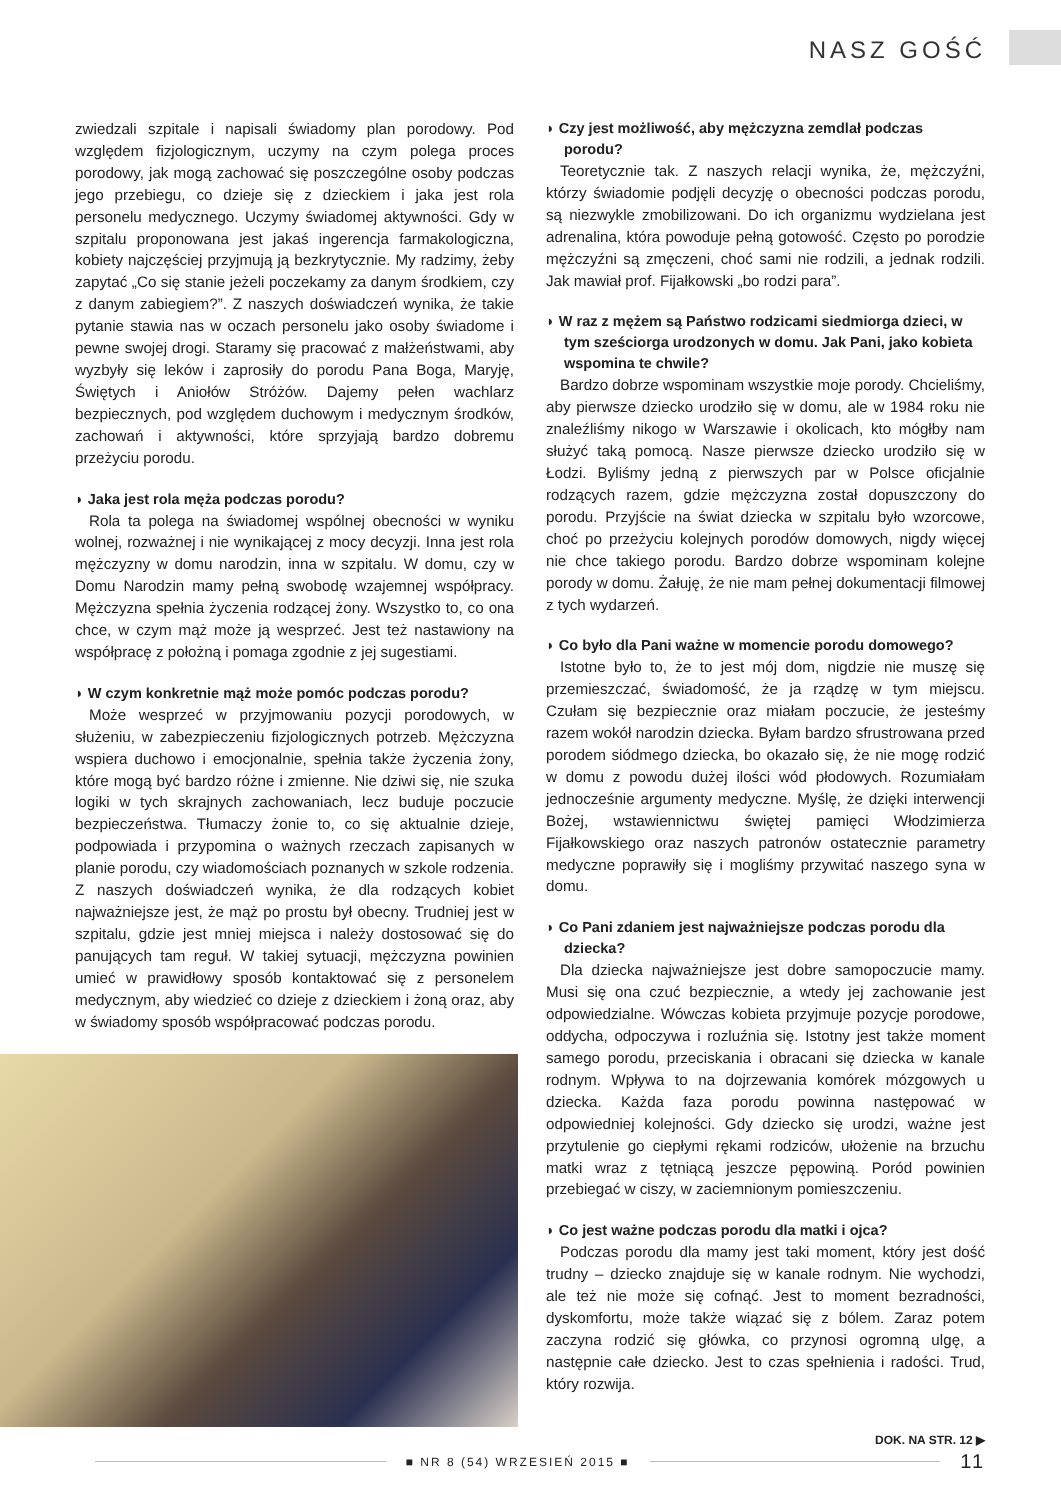NASZ GOŚĆ
zwiedzali szpitale i napisali świadomy plan porodowy. Pod względem fizjologicznym, uczymy na czym polega proces porodowy, jak mogą zachować się poszczególne osoby podczas jego przebiegu, co dzieje się z dzieckiem i jaka jest rola personelu medycznego. Uczymy świadomej aktywności. Gdy w szpitalu proponowana jest jakaś ingerencja farmakologiczna, kobiety najczęściej przyjmują ją bezkrytycznie. My radzimy, żeby zapytać „Co się stanie jeżeli poczekamy za danym środkiem, czy z danym zabiegiem?”. Z naszych doświadczeń wynika, że takie pytanie stawia nas w oczach personelu jako osoby świadome i pewne swojej drogi. Staramy się pracować z małżeństwami, aby wyzbyły się leków i zaprosiły do porodu Pana Boga, Maryję, Świętych i Aniołów Stróżów. Dajemy pełen wachlarz bezpiecznych, pod względem duchowym i medycznym środków, zachowań i aktywności, które sprzyjają bardzo dobremu przeżyciu porodu.
◗ Jaka jest rola męża podczas porodu?
Rola ta polega na świadomej wspólnej obecności w wyniku wolnej, rozważnej i nie wynikającej z mocy decyzji. Inna jest rola mężczyzny w domu narodzin, inna w szpitalu. W domu, czy w Domu Narodzin mamy pełną swobodę wzajemnej współpracy. Mężczyzna spełnia życzenia rodzącej żony. Wszystko to, co ona chce, w czym mąż może ją wesprzeć. Jest też nastawiony na współpracę z położną i pomaga zgodnie z jej sugestiami.
◗ W czym konkretnie mąż może pomóc podczas porodu?
Może wesprzeć w przyjmowaniu pozycji porodowych, w służeniu, w zabezpieczeniu fizjologicznych potrzeb. Mężczyzna wspiera duchowo i emocjonalnie, spełnia także życzenia żony, które mogą być bardzo różne i zmienne. Nie dziwi się, nie szuka logiki w tych skrajnych zachowaniach, lecz buduje poczucie bezpieczeństwa. Tłumaczy żonie to, co się aktualnie dzieje, podpowiada i przypomina o ważnych rzeczach zapisanych w planie porodu, czy wiadomościach poznanych w szkole rodzenia. Z naszych doświadczeń wynika, że dla rodzących kobiet najważniejsze jest, że mąż po prostu był obecny. Trudniej jest w szpitalu, gdzie jest mniej miejsca i należy dostosować się do panujących tam reguł. W takiej sytuacji, mężczyzna powinien umieć w prawidłowy sposób kontaktować się z personelem medycznym, aby wiedzieć co dzieje z dzieckiem i żoną oraz, aby w świadomy sposób współpracować podczas porodu.
◗ Czy jest możliwość, aby mężczyzna zemdlał podczas porodu?
Teoretycznie tak. Z naszych relacji wynika, że, mężczyźni, którzy świadomie podjęli decyzję o obecności podczas porodu, są niezwykle zmobilizowani. Do ich organizmu wydzielana jest adrenalina, która powoduje pełną gotowość. Często po porodzie mężczyźni są zmęczeni, choć sami nie rodzili, a jednak rodzili. Jak mawiał prof. Fijałkowski „bo rodzi para”.
◗ W raz z mężem są Państwo rodzicami siedmiorga dzieci, w tym sześciorga urodzonych w domu. Jak Pani, jako kobieta wspomina te chwile?
Bardzo dobrze wspominam wszystkie moje porody. Chcieliśmy, aby pierwsze dziecko urodziło się w domu, ale w 1984 roku nie znaleźliśmy nikogo w Warszawie i okolicach, kto mógłby nam służyć taką pomocą. Nasze pierwsze dziecko urodziło się w Łodzi. Byliśmy jedną z pierwszych par w Polsce oficjalnie rodzących razem, gdzie mężczyzna został dopuszczony do porodu. Przyjście na świat dziecka w szpitalu było wzorcowe, choć po przeżyciu kolejnych porodów domowych, nigdy więcej nie chce takiego porodu. Bardzo dobrze wspominam kolejne porody w domu. Żałuję, że nie mam pełnej dokumentacji filmowej z tych wydarzeń.
◗ Co było dla Pani ważne w momencie porodu domowego?
Istotne było to, że to jest mój dom, nigdzie nie muszę się przemieszczać, świadomość, że ja rządzę w tym miejscu. Czułam się bezpiecznie oraz miałam poczucie, że jesteśmy razem wokół narodzin dziecka. Byłam bardzo sfrustrowana przed porodem siódmego dziecka, bo okazało się, że nie mogę rodzić w domu z powodu dużej ilości wód płodowych. Rozumiałam jednocześnie argumenty medyczne. Myślę, że dzięki interwencji Bożej, wstawiennictwu świętej pamięci Włodzimierza Fijałkowskiego oraz naszych patronów ostatecznie parametry medyczne poprawiły się i mogliśmy przywitać naszego syna w domu.
◗ Co Pani zdaniem jest najważniejsze podczas porodu dla dziecka?
Dla dziecka najważniejsze jest dobre samopoczucie mamy. Musi się ona czuć bezpiecznie, a wtedy jej zachowanie jest odpowiedzialne. Wówczas kobieta przyjmuje pozycje porodowe, oddycha, odpoczywa i rozluźnia się. Istotny jest także moment samego porodu, przeciskania i obracani się dziecka w kanale rodnym. Wpływa to na dojrzewania komórek mózgowych u dziecka. Każda faza porodu powinna następować w odpowiedniej kolejności. Gdy dziecko się urodzi, ważne jest przytulenie go ciepłymi rękami rodziców, ułożenie na brzuchu matki wraz z tętniącą jeszcze pępowiną. Poród powinien przebiegać w ciszy, w zaciemnionym pomieszczeniu.
◗ Co jest ważne podczas porodu dla matki i ojca?
Podczas porodu dla mamy jest taki moment, który jest dość trudny – dziecko znajduje się w kanale rodnym. Nie wychodzi, ale też nie może się cofnąć. Jest to moment bezradności, dyskomfortu, może także wiązać się z bólem. Zaraz potem zaczyna rodzić się główka, co przynosi ogromną ulgę, a następnie całe dziecko. Jest to czas spełnienia i radości. Trud, który rozwija.
DOK. NA STR. 12 ▶
■ NR 8 (54) WRZESIEŃ 2015 ■ 11